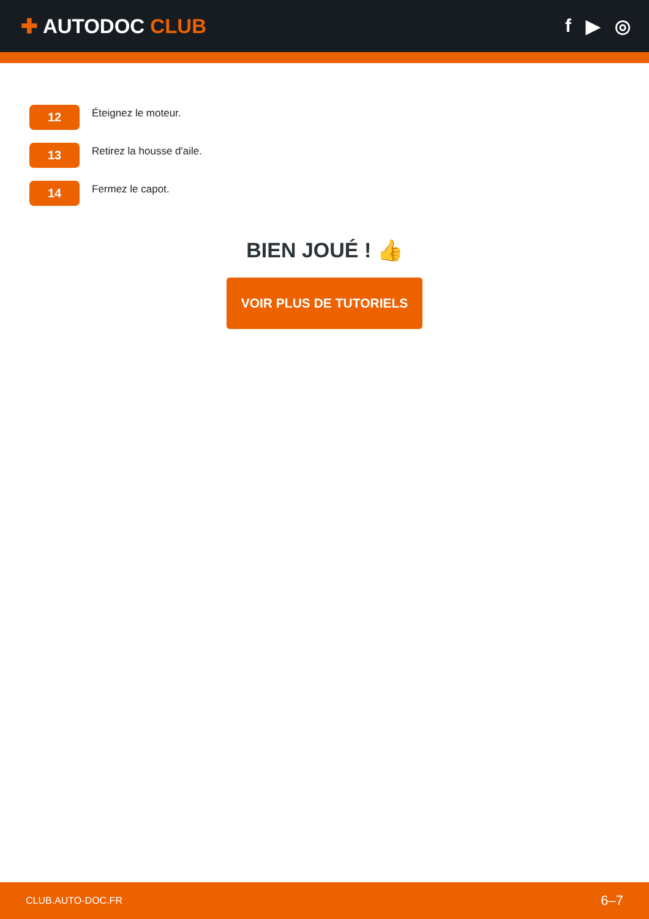✚ AUTODOC CLUB f ▶ ◎
12
Éteignez le moteur.
13
Retirez la housse d'aile.
14
Fermez le capot.
BIEN JOUÉ ! 👍
VOIR PLUS DE TUTORIELS
CLUB.AUTO-DOC.FR 6–7